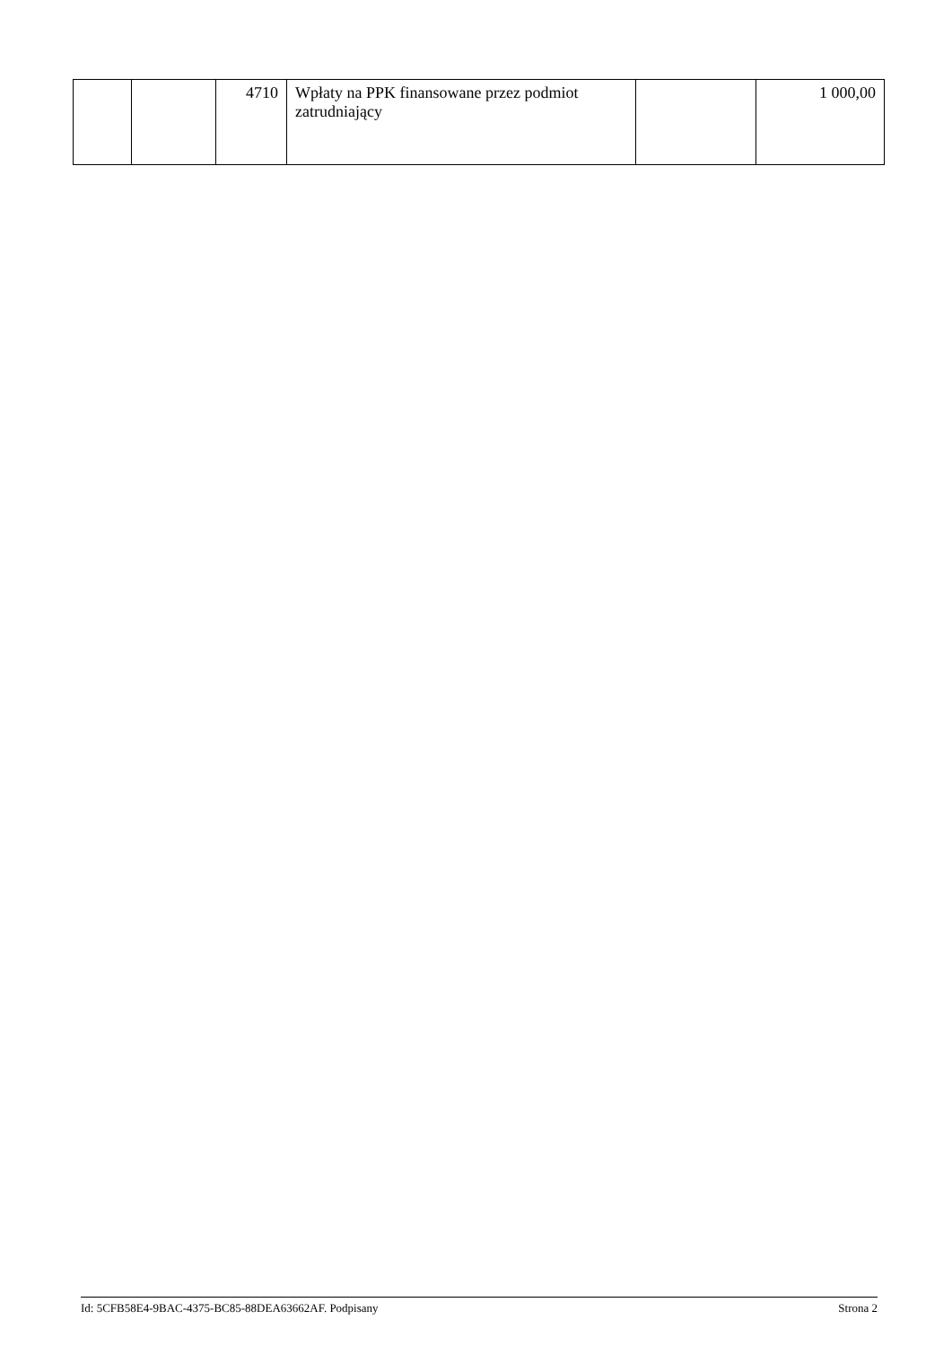| | | 4710 | Wpłaty na PPK finansowane przez podmiot zatrudniający | | 1 000,00 |
Id: 5CFB58E4-9BAC-4375-BC85-88DEA63662AF. Podpisany Strona 2